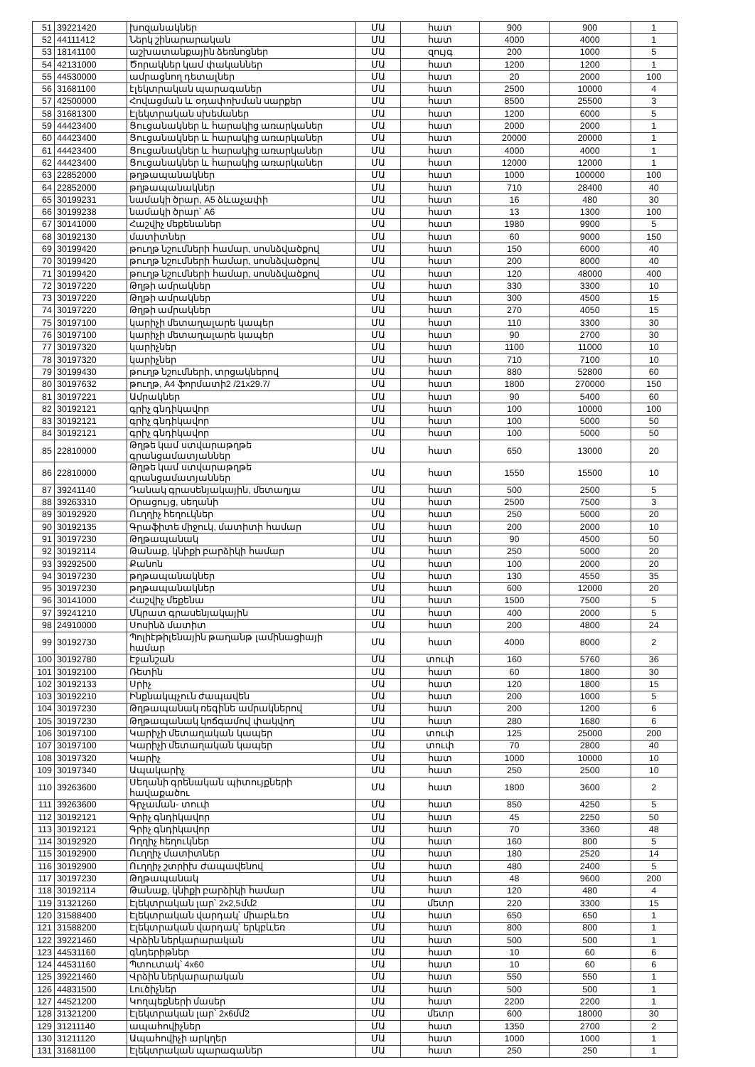| 51 | 39221420 | խոզանակներ | ՄԱ | հատ | 900 | 900 | 1 |
| 52 | 44111412 | Ներկ շինարարական | ՄԱ | հատ | 4000 | 4000 | 1 |
| 53 | 18141100 | աշխատանքային ձեռնոցներ | ՄԱ | զույգ | 200 | 1000 | 5 |
| 54 | 42131000 | Ծորակներ կամ փականներ | ՄԱ | հատ | 1200 | 1200 | 1 |
| 55 | 44530000 | ամրացնող դետալներ | ՄԱ | հատ | 20 | 2000 | 100 |
| 56 | 31681100 | էլեկտրական պարագաներ | ՄԱ | հատ | 2500 | 10000 | 4 |
| 57 | 42500000 | Հովացման և օդափոխման սարքեր | ՄԱ | հատ | 8500 | 25500 | 3 |
| 58 | 31681300 | Էլեկտրական սխեմաներ | ՄԱ | հատ | 1200 | 6000 | 5 |
| 59 | 44423400 | Ցուցանակներ և հարակից առարկաներ | ՄԱ | հատ | 2000 | 2000 | 1 |
| 60 | 44423400 | Ցուցանակներ և հարակից առարկաներ | ՄԱ | հատ | 20000 | 20000 | 1 |
| 61 | 44423400 | Ցուցանակներ և հարակից առարկաներ | ՄԱ | հատ | 4000 | 4000 | 1 |
| 62 | 44423400 | Ցուցանակներ և հարակից առարկաներ | ՄԱ | հատ | 12000 | 12000 | 1 |
| 63 | 22852000 | թղթապանակներ | ՄԱ | հատ | 1000 | 100000 | 100 |
| 64 | 22852000 | թղթապանակներ | ՄԱ | հատ | 710 | 28400 | 40 |
| 65 | 30199231 | նամակի ծրար, A5 ձևաչափի | ՄԱ | հատ | 16 | 480 | 30 |
| 66 | 30199238 | նամակի ծրար՝ A6 | ՄԱ | հատ | 13 | 1300 | 100 |
| 67 | 30141000 | Հաշվիչ մեքենաներ | ՄԱ | հատ | 1980 | 9900 | 5 |
| 68 | 30192130 | մատիտներ | ՄԱ | հատ | 60 | 9000 | 150 |
| 69 | 30199420 | թուղթ նշումների համար, սոսնձվածքով | ՄԱ | հատ | 150 | 6000 | 40 |
| 70 | 30199420 | թուղթ նշումների համար, սոսնձվածքով | ՄԱ | հատ | 200 | 8000 | 40 |
| 71 | 30199420 | թուղթ նշումների համար, սոսնձվածքով | ՄԱ | հատ | 120 | 48000 | 400 |
| 72 | 30197220 | Թղթի ամրակներ | ՄԱ | հատ | 330 | 3300 | 10 |
| 73 | 30197220 | Թղթի ամրակներ | ՄԱ | հատ | 300 | 4500 | 15 |
| 74 | 30197220 | Թղթի ամրակներ | ՄԱ | հատ | 270 | 4050 | 15 |
| 75 | 30197100 | կարիչի մետաղալարե կապեր | ՄԱ | հատ | 110 | 3300 | 30 |
| 76 | 30197100 | կարիչի մետաղալարե կապեր | ՄԱ | հատ | 90 | 2700 | 30 |
| 77 | 30197320 | կարիչներ | ՄԱ | հատ | 1100 | 11000 | 10 |
| 78 | 30197320 | կարիչներ | ՄԱ | հատ | 710 | 7100 | 10 |
| 79 | 30199430 | թուղթ նշումների, տրցակներով | ՄԱ | հատ | 880 | 52800 | 60 |
| 80 | 30197632 | թուղթ, A4 ֆորմատի2 /21x29.7/ | ՄԱ | հատ | 1800 | 270000 | 150 |
| 81 | 30197221 | Ամրակներ | ՄԱ | հատ | 90 | 5400 | 60 |
| 82 | 30192121 | գրիչ գնդիկավոր | ՄԱ | հատ | 100 | 10000 | 100 |
| 83 | 30192121 | գրիչ գնդիկավոր | ՄԱ | հատ | 100 | 5000 | 50 |
| 84 | 30192121 | գրիչ գնդիկավոր | ՄԱ | հատ | 100 | 5000 | 50 |
| 85 | 22810000 | Թղթե կամ ստվարաթղթե գրանցամատյաններ | ՄԱ | հատ | 650 | 13000 | 20 |
| 86 | 22810000 | Թղթե կամ ստվարաթղթե գրանցամատյաններ | ՄԱ | հատ | 1550 | 15500 | 10 |
| 87 | 39241140 | Դանակ գրասենյակային, մետաղյա | ՄԱ | հատ | 500 | 2500 | 5 |
| 88 | 39263310 | Օրացույց, սեղանի | ՄԱ | հատ | 2500 | 7500 | 3 |
| 89 | 30192920 | Ուղղիչ հեղուկներ | ՄԱ | հատ | 250 | 5000 | 20 |
| 90 | 30192135 | Գրաֆիտե միջուկ, մատիտի համար | ՄԱ | հատ | 200 | 2000 | 10 |
| 91 | 30197230 | Թղթապանակ | ՄԱ | հատ | 90 | 4500 | 50 |
| 92 | 30192114 | Թանաք, կնիքի բարձիկի համար | ՄԱ | հատ | 250 | 5000 | 20 |
| 93 | 39292500 | Քանոն | ՄԱ | հատ | 100 | 2000 | 20 |
| 94 | 30197230 | թղթապանակներ | ՄԱ | հատ | 130 | 4550 | 35 |
| 95 | 30197230 | թղթապանակներ | ՄԱ | հատ | 600 | 12000 | 20 |
| 96 | 30141000 | Հաշվիչ մեքենա | ՄԱ | հատ | 1500 | 7500 | 5 |
| 97 | 39241210 | Մկրատ գրասենյակային | ՄԱ | հատ | 400 | 2000 | 5 |
| 98 | 24910000 | Սոսինձ մատիտ | ՄԱ | հատ | 200 | 4800 | 24 |
| 99 | 30192730 | Պոլիէթիլենային թաղանթ լամինացիայի համար | ՄԱ | հատ | 4000 | 8000 | 2 |
| 100 | 30192780 | Էջանշան | ՄԱ | տուփ | 160 | 5760 | 36 |
| 101 | 30192100 | Ռետին | ՄԱ | հատ | 60 | 1800 | 30 |
| 102 | 30192133 | Սրիչ | ՄԱ | հատ | 120 | 1800 | 15 |
| 103 | 30192210 | Ինքնակպչուն ժապավեն | ՄԱ | հատ | 200 | 1000 | 5 |
| 104 | 30197230 | Թղթապանակ ռեգինե ամրակներով | ՄԱ | հատ | 200 | 1200 | 6 |
| 105 | 30197230 | Թղթապանակ կոճգամով փակվող | ՄԱ | հատ | 280 | 1680 | 6 |
| 106 | 30197100 | Կարիչի մետաղական կապեր | ՄԱ | տուփ | 125 | 25000 | 200 |
| 107 | 30197100 | Կարիչի մետաղական կապեր | ՄԱ | տուփ | 70 | 2800 | 40 |
| 108 | 30197320 | Կարիչ | ՄԱ | հատ | 1000 | 10000 | 10 |
| 109 | 30197340 | Ապակարիչ | ՄԱ | հատ | 250 | 2500 | 10 |
| 110 | 39263600 | Սեղանի գրենական պիտույքների հավաքածու | ՄԱ | հատ | 1800 | 3600 | 2 |
| 111 | 39263600 | Գրչաման- տուփ | ՄԱ | հատ | 850 | 4250 | 5 |
| 112 | 30192121 | Գրիչ գնդիկավոր | ՄԱ | հատ | 45 | 2250 | 50 |
| 113 | 30192121 | Գրիչ գնդիկավոր | ՄԱ | հատ | 70 | 3360 | 48 |
| 114 | 30192920 | Ողղիչ հեղուկներ | ՄԱ | հատ | 160 | 800 | 5 |
| 115 | 30192900 | Ուղղիչ մատիտներ | ՄԱ | հատ | 180 | 2520 | 14 |
| 116 | 30192900 | Ուղղիչ շտրիխ ժապավենով | ՄԱ | հատ | 480 | 2400 | 5 |
| 117 | 30197230 | Թղթապանակ | ՄԱ | հատ | 48 | 9600 | 200 |
| 118 | 30192114 | Թանաք, կնիքի բարձիկի համար | ՄԱ | հատ | 120 | 480 | 4 |
| 119 | 31321260 | Էլեկտրական լար՝ 2x2,5մմ2 | ՄԱ | մետր | 220 | 3300 | 15 |
| 120 | 31588400 | Էլեկտրական վարդակ՝ միաբևեռ | ՄԱ | հատ | 650 | 650 | 1 |
| 121 | 31588200 | Էլեկտրական վարդակ՝ երկբևեռ | ՄԱ | հատ | 800 | 800 | 1 |
| 122 | 39221460 | Վրձին ներկարարական | ՄԱ | հատ | 500 | 500 | 1 |
| 123 | 44531160 | գնդերիթներ | ՄԱ | հատ | 10 | 60 | 6 |
| 124 | 44531160 | Պտուտակ՝ 4x60 | ՄԱ | հատ | 10 | 60 | 6 |
| 125 | 39221460 | Վրձին ներկարարական | ՄԱ | հատ | 550 | 550 | 1 |
| 126 | 44831500 | Լուծիչներ | ՄԱ | հատ | 500 | 500 | 1 |
| 127 | 44521200 | Կողպեքների մասեր | ՄԱ | հատ | 2200 | 2200 | 1 |
| 128 | 31321200 | Էլեկտրական լար՝ 2x6մմ2 | ՄԱ | մետր | 600 | 18000 | 30 |
| 129 | 31211140 | ապահովիչներ | ՄԱ | հատ | 1350 | 2700 | 2 |
| 130 | 31211120 | Ապահովիչի արկղեր | ՄԱ | հատ | 1000 | 1000 | 1 |
| 131 | 31681100 | Էլեկտրական պարագաներ | ՄԱ | հատ | 250 | 250 | 1 |